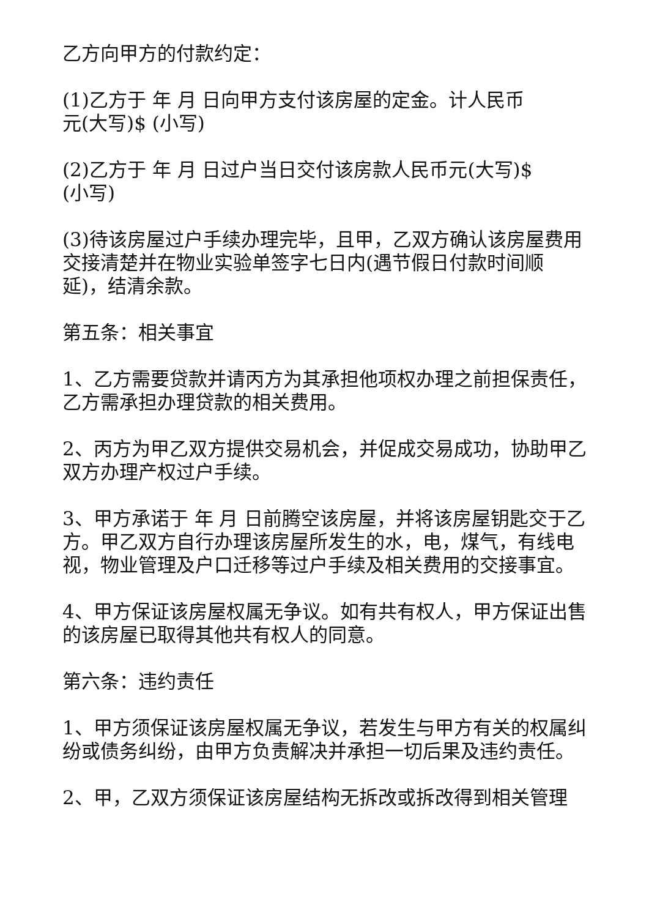乙方向甲方的付款约定：
(1)乙方于 年 月 日向甲方支付该房屋的定金。计人民币
元(大写)$ (小写)
(2)乙方于 年 月 日过户当日交付该房款人民币元(大写)$
(小写)
(3)待该房屋过户手续办理完毕，且甲，乙双方确认该房屋费用交接清楚并在物业实验单签字七日内(遇节假日付款时间顺延)，结清余款。
第五条：相关事宜
1、乙方需要贷款并请丙方为其承担他项权办理之前担保责任，乙方需承担办理贷款的相关费用。
2、丙方为甲乙双方提供交易机会，并促成交易成功，协助甲乙双方办理产权过户手续。
3、甲方承诺于 年 月 日前腾空该房屋，并将该房屋钥匙交于乙方。甲乙双方自行办理该房屋所发生的水，电，煤气，有线电视，物业管理及户口迁移等过户手续及相关费用的交接事宜。
4、甲方保证该房屋权属无争议。如有共有权人，甲方保证出售的该房屋已取得其他共有权人的同意。
第六条：违约责任
1、甲方须保证该房屋权属无争议，若发生与甲方有关的权属纠纷或债务纠纷，由甲方负责解决并承担一切后果及违约责任。
2、甲，乙双方须保证该房屋结构无拆改或拆改得到相关管理